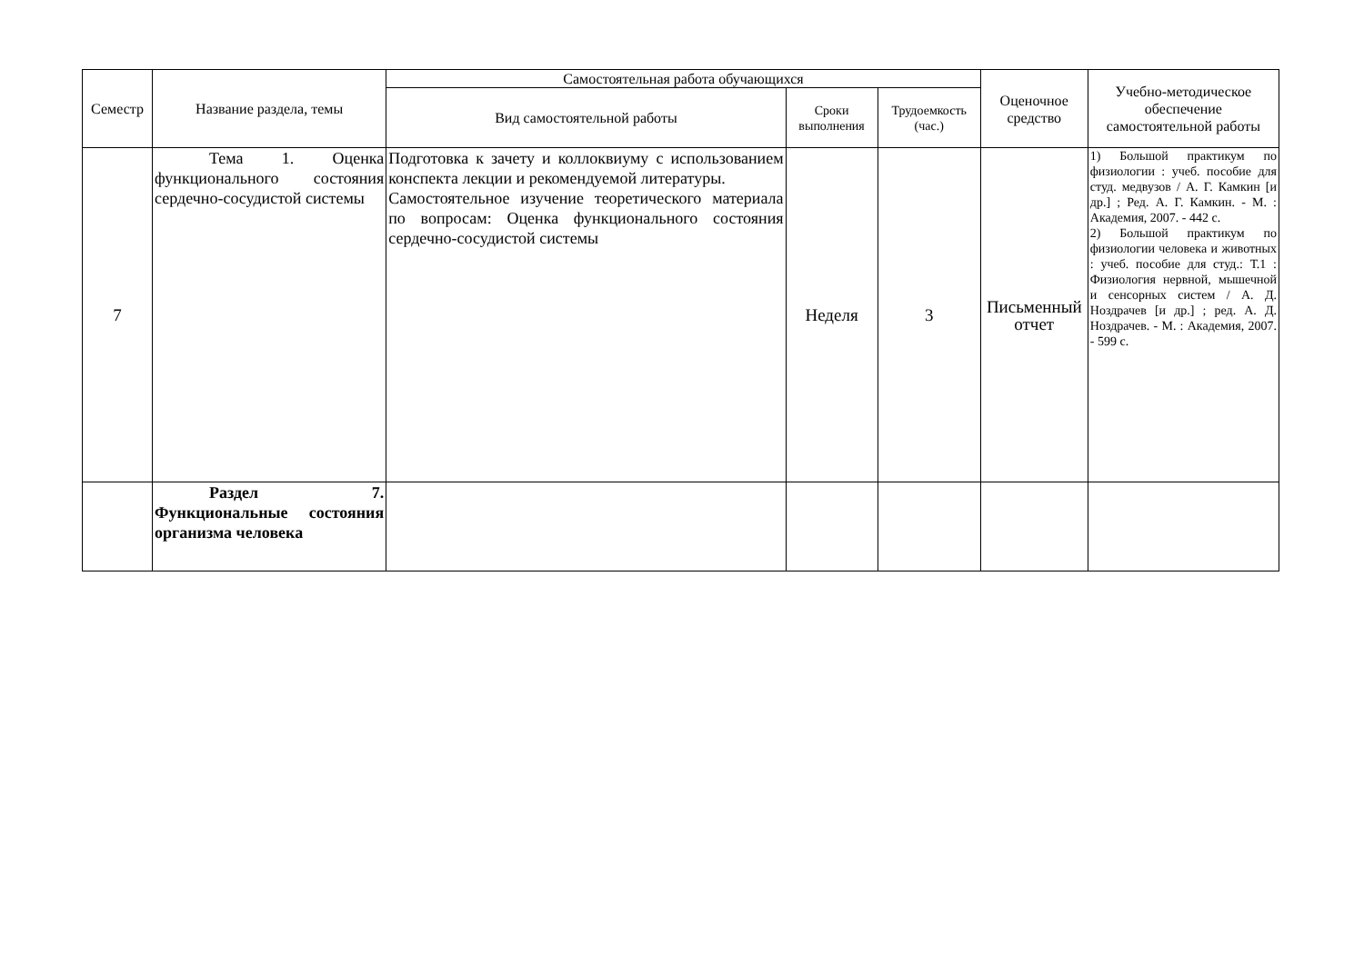| Семестр | Название раздела, темы | Самостоятельная работа обучающихся | | | Оценочное средство | Учебно-методическое обеспечение самостоятельной работы |
| --- | --- | --- | --- | --- | --- | --- |
| | | Вид самостоятельной работы | Сроки выполнения | Трудоемкость (час.) | | |
| 7 | Тема 1. Оценка функционального состояния сердечно-сосудистой системы | Подготовка к зачету и коллоквиуму с использованием конспекта лекции и рекомендуемой литературы. Самостоятельное изучение теоретического материала по вопросам: Оценка функционального состояния сердечно-сосудистой системы | Неделя | 3 | Письменный отчет | 1) Большой практикум по физиологии : учеб. пособие для студ. медвузов / А. Г. Камкин [и др.] ; Ред. А. Г. Камкин. - М. : Академия, 2007. - 442 с. 2) Большой практикум по физиологии человека и животных : учеб. пособие для студ.: Т.1 : Физиология нервной, мышечной и сенсорных систем / А. Д. Ноздрачев [и др.] ; ред. А. Д. Ноздрачев. - М. : Академия, 2007. - 599 с. |
| | Раздел 7. Функциональные состояния организма человека | | | | | |